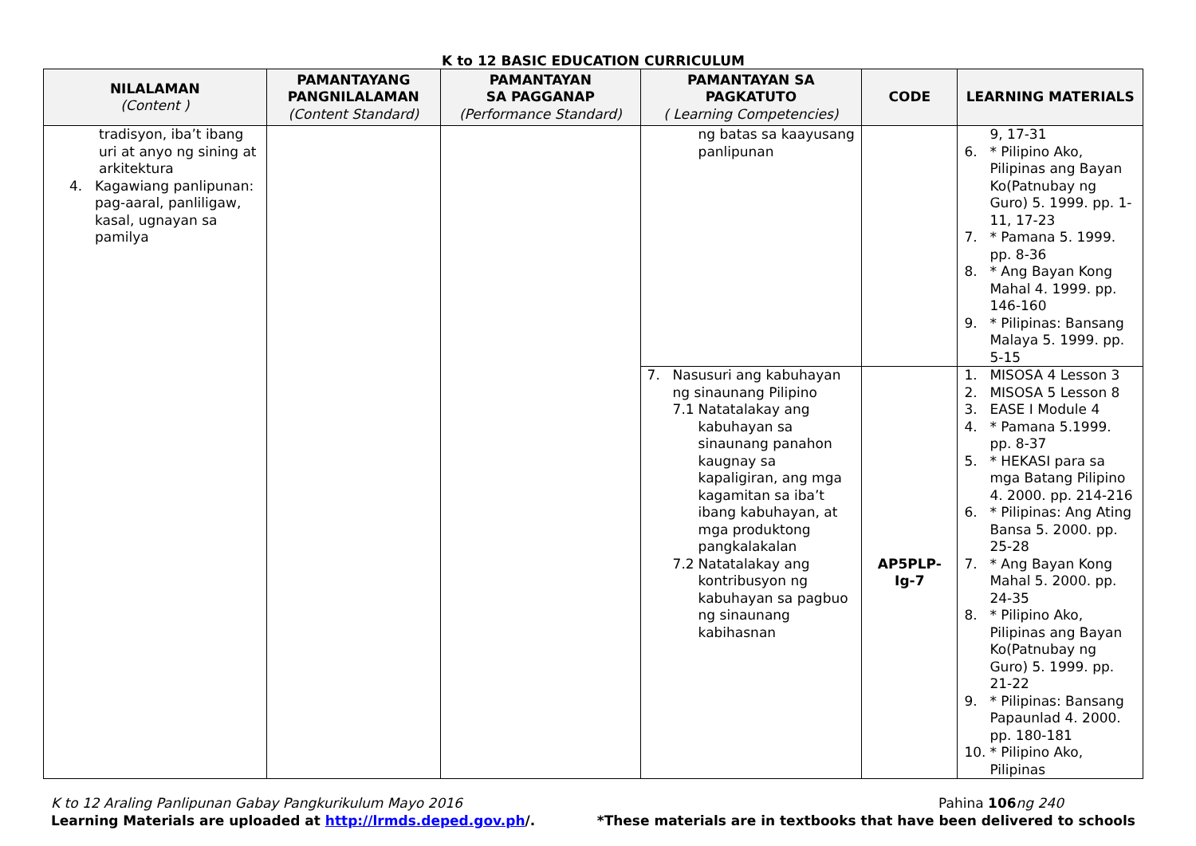K to 12 BASIC EDUCATION CURRICULUM
| NILALAMAN (Content ) | PAMANTAYANG PANGNILALAMAN (Content Standard) | PAMANTAYAN SA PAGGANAP (Performance Standard) | PAMANTAYAN SA PAGKATUTO ( Learning Competencies) | CODE | LEARNING MATERIALS |
| --- | --- | --- | --- | --- | --- |
| tradisyon, iba’t ibang uri at anyo ng sining at arkitektura 4. Kagawiang panlipunan: pag-aaral, panliligaw, kasal, ugnayan sa pamilya | | | ng batas sa kaayusang panlipunan | | 9, 17-31 6. * Pilipino Ako, Pilipinas ang Bayan Ko(Patnubay ng Guro) 5. 1999. pp. 1-11, 17-23 7. * Pamana 5. 1999. pp. 8-36 8. * Ang Bayan Kong Mahal 4. 1999. pp. 146-160 9. * Pilipinas: Bansang Malaya 5. 1999. pp. 5-15 |
| | | | 7. Nasusuri ang kabuhayan ng sinaunang Pilipino 7.1 Natatalakay ang kabuhayan sa sinaunang panahon kaugnay sa kapaligiran, ang mga kagamitan sa iba’t ibang kabuhayan, at mga produktong pangkalakalan 7.2 Natatalakay ang kontribusyon ng kabuhayan sa pagbuo ng sinaunang kabihasnan | AP5PLP- Ig-7 | 1. MISOSA 4 Lesson 3 2. MISOSA 5 Lesson 8 3. EASE I Module 4 4. * Pamana 5.1999. pp. 8-37 5. * HEKASI para sa mga Batang Pilipino 4. 2000. pp. 214-216 6. * Pilipinas: Ang Ating Bansa 5. 2000. pp. 25-28 7. * Ang Bayan Kong Mahal 5. 2000. pp. 24-35 8. * Pilipino Ako, Pilipinas ang Bayan Ko(Patnubay ng Guro) 5. 1999. pp. 21-22 9. * Pilipinas: Bansang Papaunlad 4. 2000. pp. 180-181 10. * Pilipino Ako, Pilipinas |
K to 12 Araling Panlipunan Gabay Pangkurikulum Mayo 2016 Pahina 106 ng 240
Learning Materials are uploaded at http://lrmds.deped.gov.ph/. *These materials are in textbooks that have been delivered to schools